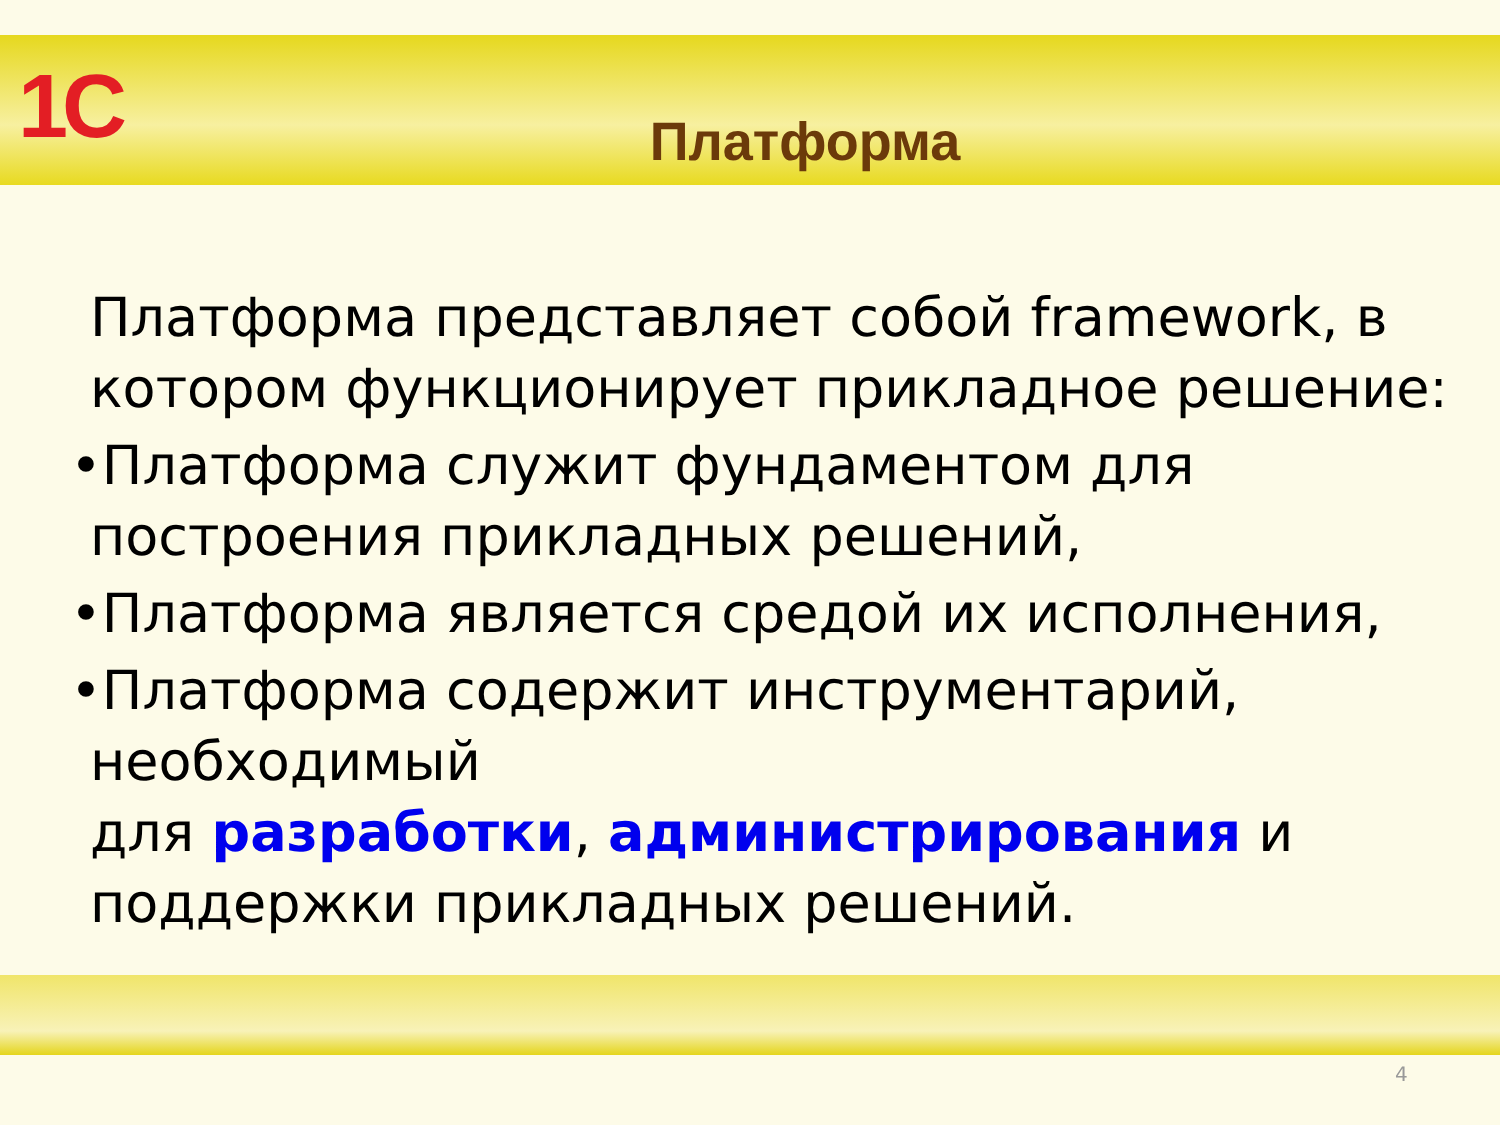1C
Платформа
Платформа представляет собой framework, в котором функционирует прикладное решение:
•Платформа служит фундаментом для построения прикладных решений,
•Платформа является средой их исполнения,
•Платформа содержит инструментарий, необходимый
для разработки, администрирования и поддержки прикладных решений.
4